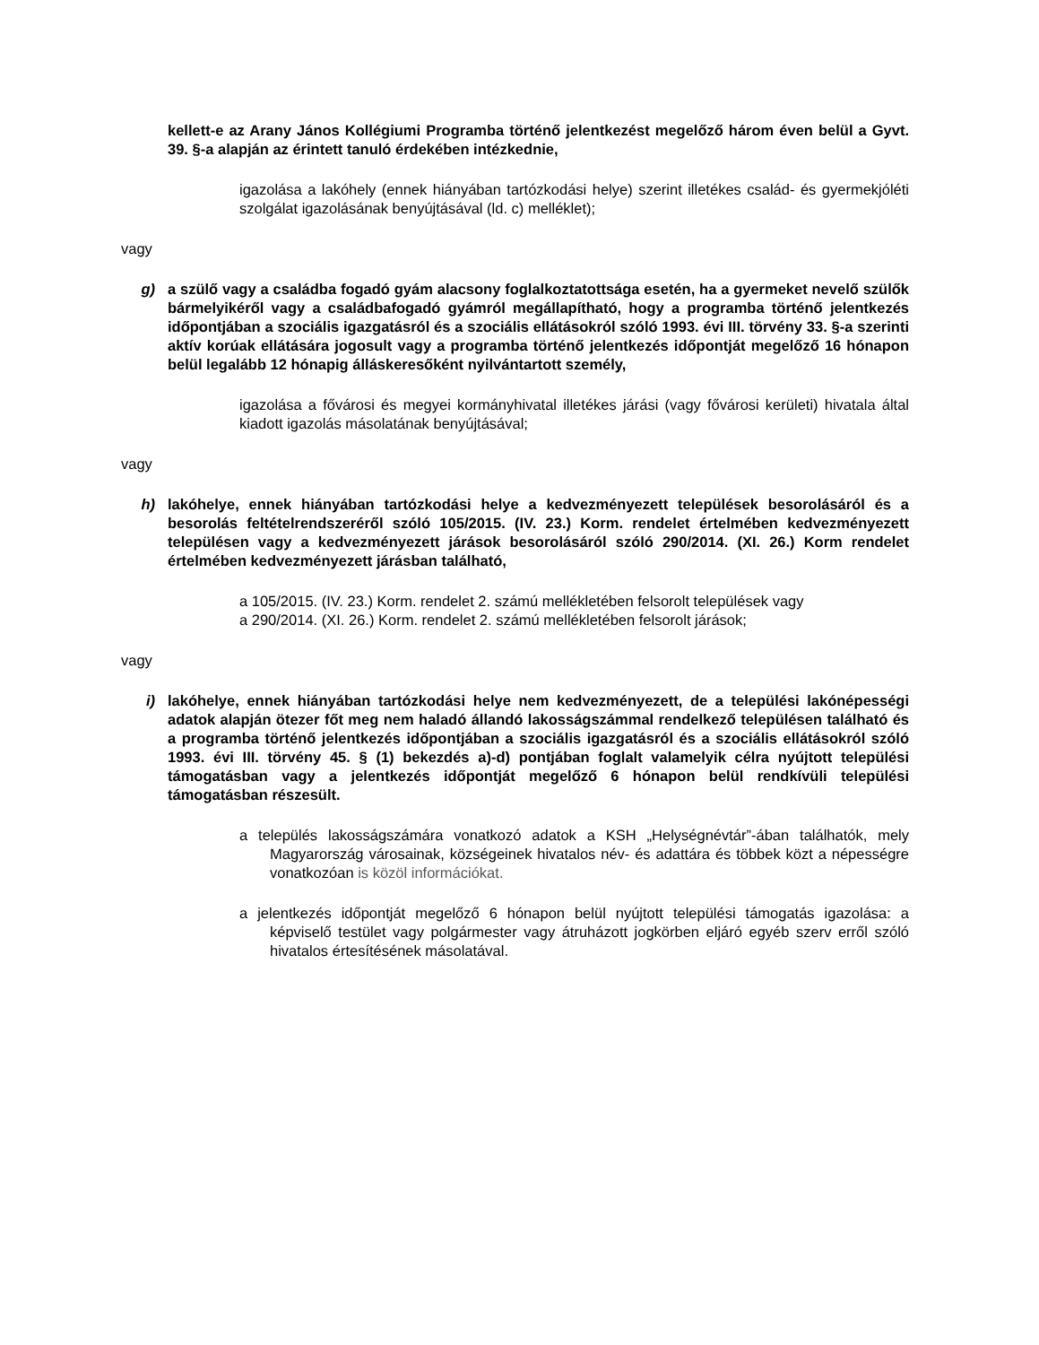kellett-e az Arany János Kollégiumi Programba történő jelentkezést megelőző három éven belül a Gyvt. 39. §-a alapján az érintett tanuló érdekében intézkednie,
igazolása a lakóhely (ennek hiányában tartózkodási helye) szerint illetékes család- és gyermekjóléti szolgálat igazolásának benyújtásával (ld. c) melléklet);
vagy
g) a szülő vagy a családba fogadó gyám alacsony foglalkoztatottsága esetén, ha a gyermeket nevelő szülők bármelyikéről vagy a családbafogadó gyámról megállapítható, hogy a programba történő jelentkezés időpontjában a szociális igazgatásról és a szociális ellátásokról szóló 1993. évi III. törvény 33. §-a szerinti aktív korúak ellátására jogosult vagy a programba történő jelentkezés időpontját megelőző 16 hónapon belül legalább 12 hónapig álláskeresőként nyilvántartott személy,
igazolása a fővárosi és megyei kormányhivatal illetékes járási (vagy fővárosi kerületi) hivatala által kiadott igazolás másolatának benyújtásával;
vagy
h) lakóhelye, ennek hiányában tartózkodási helye a kedvezményezett települések besorolásáról és a besorolás feltételrendszeréről szóló 105/2015. (IV. 23.) Korm. rendelet értelmében kedvezményezett településen vagy a kedvezményezett járások besorolásáról szóló 290/2014. (XI. 26.) Korm rendelet értelmében kedvezményezett járásban található,
a 105/2015. (IV. 23.) Korm. rendelet 2. számú mellékletében felsorolt települések vagy
a 290/2014. (XI. 26.) Korm. rendelet 2. számú mellékletében felsorolt járások;
vagy
i) lakóhelye, ennek hiányában tartózkodási helye nem kedvezményezett, de a települési lakónépességi adatok alapján ötezer főt meg nem haladó állandó lakosságszámmal rendelkező településen található és a programba történő jelentkezés időpontjában a szociális igazgatásról és a szociális ellátásokról szóló 1993. évi III. törvény 45. § (1) bekezdés a)-d) pontjában foglalt valamelyik célra nyújtott települési támogatásban vagy a jelentkezés időpontját megelőző 6 hónapon belül rendkívüli települési támogatásban részesült.
a település lakosságszámára vonatkozó adatok a KSH „Helységnévtár”-ában találhatók, mely Magyarország városainak, községeinek hivatalos név- és adattára és többek közt a népességre vonatkozóan is közöl információkat.
a jelentkezés időpontját megelőző 6 hónapon belül nyújtott települési támogatás igazolása: a képviselő testület vagy polgármester vagy átruházott jogkörben eljáró egyéb szerv erről szóló hivatalos értesítésének másolatával.